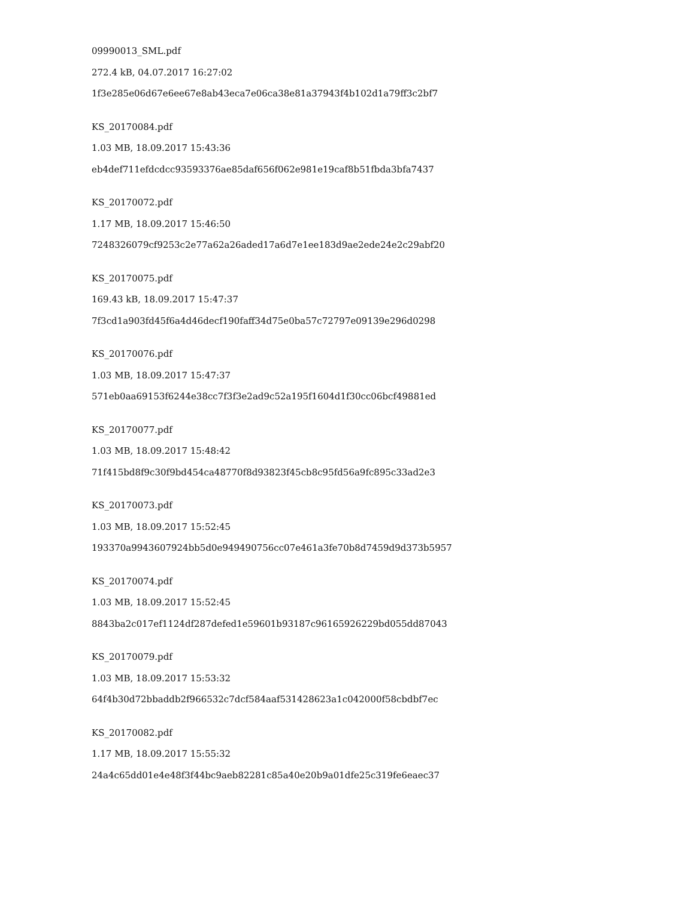09990013_SML.pdf
272.4 kB, 04.07.2017 16:27:02
1f3e285e06d67e6ee67e8ab43eca7e06ca38e81a37943f4b102d1a79ff3c2bf7
KS_20170084.pdf
1.03 MB, 18.09.2017 15:43:36
eb4def711efdcdcc93593376ae85daf656f062e981e19caf8b51fbda3bfa7437
KS_20170072.pdf
1.17 MB, 18.09.2017 15:46:50
7248326079cf9253c2e77a62a26aded17a6d7e1ee183d9ae2ede24e2c29abf20
KS_20170075.pdf
169.43 kB, 18.09.2017 15:47:37
7f3cd1a903fd45f6a4d46decf190faff34d75e0ba57c72797e09139e296d0298
KS_20170076.pdf
1.03 MB, 18.09.2017 15:47:37
571eb0aa69153f6244e38cc7f3f3e2ad9c52a195f1604d1f30cc06bcf49881ed
KS_20170077.pdf
1.03 MB, 18.09.2017 15:48:42
71f415bd8f9c30f9bd454ca48770f8d93823f45cb8c95fd56a9fc895c33ad2e3
KS_20170073.pdf
1.03 MB, 18.09.2017 15:52:45
193370a9943607924bb5d0e949490756cc07e461a3fe70b8d7459d9d373b5957
KS_20170074.pdf
1.03 MB, 18.09.2017 15:52:45
8843ba2c017ef1124df287defed1e59601b93187c96165926229bd055dd87043
KS_20170079.pdf
1.03 MB, 18.09.2017 15:53:32
64f4b30d72bbaddb2f966532c7dcf584aaf531428623a1c042000f58cbdbf7ec
KS_20170082.pdf
1.17 MB, 18.09.2017 15:55:32
24a4c65dd01e4e48f3f44bc9aeb82281c85a40e20b9a01dfe25c319fe6eaec37